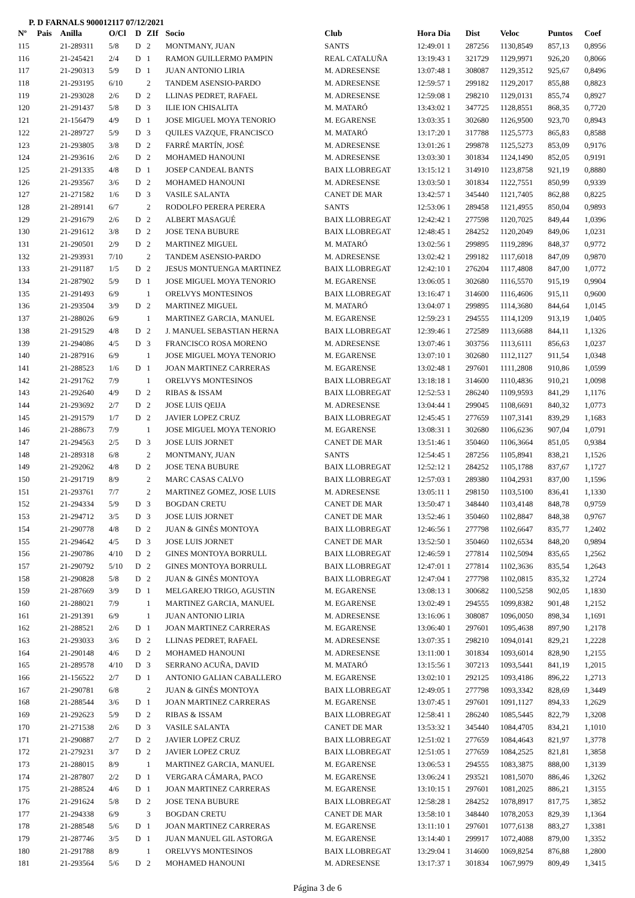P. D FARNALS 900012117 07/12/2021
| Nº | Pais | Anilla | O/Cl | D | ZIf | Socio | Club | Hora Dia | Dist | Veloc | Puntos | Coef |
| --- | --- | --- | --- | --- | --- | --- | --- | --- | --- | --- | --- | --- |
| 115 | | 21-289311 | 5/8 | D | 2 | MONTMANY, JUAN | SANTS | 12:49:01 1 | 287256 | 1130,8549 | 857,13 | 0,8956 |
| 116 | | 21-245421 | 2/4 | D | 1 | RAMON GUILLERMO PAMPIN | REAL CATALUÑA | 13:19:43 1 | 321729 | 1129,9971 | 926,20 | 0,8066 |
| 117 | | 21-290313 | 5/9 | D | 1 | JUAN ANTONIO LIRIA | M. ADRESENSE | 13:07:48 1 | 308087 | 1129,3512 | 925,67 | 0,8496 |
| 118 | | 21-293195 | 6/10 | | 2 | TANDEM ASENSIO-PARDO | M. ADRESENSE | 12:59:57 1 | 299182 | 1129,2017 | 855,88 | 0,8823 |
| 119 | | 21-293028 | 2/6 | D | 2 | LLINAS PEDRET, RAFAEL | M. ADRESENSE | 12:59:08 1 | 298210 | 1129,0131 | 855,74 | 0,8927 |
| 120 | | 21-291437 | 5/8 | D | 3 | ILIE ION CHISALITA | M. MATARÓ | 13:43:02 1 | 347725 | 1128,8551 | 868,35 | 0,7720 |
| 121 | | 21-156479 | 4/9 | D | 1 | JOSE MIGUEL MOYA TENORIO | M. EGARENSE | 13:03:35 1 | 302680 | 1126,9500 | 923,70 | 0,8943 |
| 122 | | 21-289727 | 5/9 | D | 3 | QUILES VAZQUE, FRANCISCO | M. MATARÓ | 13:17:20 1 | 317788 | 1125,5773 | 865,83 | 0,8588 |
| 123 | | 21-293805 | 3/8 | D | 2 | FARRÉ MARTÍN, JOSÉ | M. ADRESENSE | 13:01:26 1 | 299878 | 1125,5273 | 853,09 | 0,9176 |
| 124 | | 21-293616 | 2/6 | D | 2 | MOHAMED HANOUNI | M. ADRESENSE | 13:03:30 1 | 301834 | 1124,1490 | 852,05 | 0,9191 |
| 125 | | 21-291335 | 4/8 | D | 1 | JOSEP CANDEAL BANTS | BAIX LLOBREGAT | 13:15:12 1 | 314910 | 1123,8758 | 921,19 | 0,8880 |
| 126 | | 21-293567 | 3/6 | D | 2 | MOHAMED HANOUNI | M. ADRESENSE | 13:03:50 1 | 301834 | 1122,7551 | 850,99 | 0,9339 |
| 127 | | 21-271582 | 1/6 | D | 3 | VASILE SALANTA | CANET DE MAR | 13:42:57 1 | 345440 | 1121,7405 | 862,88 | 0,8225 |
| 128 | | 21-289141 | 6/7 | | 2 | RODOLFO PERERA PERERA | SANTS | 12:53:06 1 | 289458 | 1121,4955 | 850,04 | 0,9893 |
| 129 | | 21-291679 | 2/6 | D | 2 | ALBERT MASAGUÉ | BAIX LLOBREGAT | 12:42:42 1 | 277598 | 1120,7025 | 849,44 | 1,0396 |
| 130 | | 21-291612 | 3/8 | D | 2 | JOSE TENA BUBURE | BAIX LLOBREGAT | 12:48:45 1 | 284252 | 1120,2049 | 849,06 | 1,0231 |
| 131 | | 21-290501 | 2/9 | D | 2 | MARTINEZ MIGUEL | M. MATARÓ | 13:02:56 1 | 299895 | 1119,2896 | 848,37 | 0,9772 |
| 132 | | 21-293931 | 7/10 | | 2 | TANDEM ASENSIO-PARDO | M. ADRESENSE | 13:02:42 1 | 299182 | 1117,6018 | 847,09 | 0,9870 |
| 133 | | 21-291187 | 1/5 | D | 2 | JESUS MONTUENGA MARTINEZ | BAIX LLOBREGAT | 12:42:10 1 | 276204 | 1117,4808 | 847,00 | 1,0772 |
| 134 | | 21-287902 | 5/9 | D | 1 | JOSE MIGUEL MOYA TENORIO | M. EGARENSE | 13:06:05 1 | 302680 | 1116,5570 | 915,19 | 0,9904 |
| 135 | | 21-291493 | 6/9 | | 1 | ORELVYS MONTESINOS | BAIX LLOBREGAT | 13:16:47 1 | 314600 | 1116,4606 | 915,11 | 0,9600 |
| 136 | | 21-293504 | 3/9 | D | 2 | MARTINEZ MIGUEL | M. MATARÓ | 13:04:07 1 | 299895 | 1114,3680 | 844,64 | 1,0145 |
| 137 | | 21-288026 | 6/9 | | 1 | MARTINEZ GARCIA, MANUEL | M. EGARENSE | 12:59:23 1 | 294555 | 1114,1209 | 913,19 | 1,0405 |
| 138 | | 21-291529 | 4/8 | D | 2 | J. MANUEL SEBASTIAN HERNA | BAIX LLOBREGAT | 12:39:46 1 | 272589 | 1113,6688 | 844,11 | 1,1326 |
| 139 | | 21-294086 | 4/5 | D | 3 | FRANCISCO ROSA MORENO | M. ADRESENSE | 13:07:46 1 | 303756 | 1113,6111 | 856,63 | 1,0237 |
| 140 | | 21-287916 | 6/9 | | 1 | JOSE MIGUEL MOYA TENORIO | M. EGARENSE | 13:07:10 1 | 302680 | 1112,1127 | 911,54 | 1,0348 |
| 141 | | 21-288523 | 1/6 | D | 1 | JOAN MARTINEZ CARRERAS | M. EGARENSE | 13:02:48 1 | 297601 | 1111,2808 | 910,86 | 1,0599 |
| 142 | | 21-291762 | 7/9 | | 1 | ORELVYS MONTESINOS | BAIX LLOBREGAT | 13:18:18 1 | 314600 | 1110,4836 | 910,21 | 1,0098 |
| 143 | | 21-292640 | 4/9 | D | 2 | RIBAS & ISSAM | BAIX LLOBREGAT | 12:52:53 1 | 286240 | 1109,9593 | 841,29 | 1,1176 |
| 144 | | 21-293692 | 2/7 | D | 2 | JOSE LUIS QEIJA | M. ADRESENSE | 13:04:44 1 | 299045 | 1108,6691 | 840,32 | 1,0773 |
| 145 | | 21-291579 | 1/7 | D | 2 | JAVIER LOPEZ CRUZ | BAIX LLOBREGAT | 12:45:45 1 | 277659 | 1107,3141 | 839,29 | 1,1683 |
| 146 | | 21-288673 | 7/9 | | 1 | JOSE MIGUEL MOYA TENORIO | M. EGARENSE | 13:08:31 1 | 302680 | 1106,6236 | 907,04 | 1,0791 |
| 147 | | 21-294563 | 2/5 | D | 3 | JOSE LUIS JORNET | CANET DE MAR | 13:51:46 1 | 350460 | 1106,3664 | 851,05 | 0,9384 |
| 148 | | 21-289318 | 6/8 | | 2 | MONTMANY, JUAN | SANTS | 12:54:45 1 | 287256 | 1105,8941 | 838,21 | 1,1526 |
| 149 | | 21-292062 | 4/8 | D | 2 | JOSE TENA BUBURE | BAIX LLOBREGAT | 12:52:12 1 | 284252 | 1105,1788 | 837,67 | 1,1727 |
| 150 | | 21-291719 | 8/9 | | 2 | MARC CASAS CALVO | BAIX LLOBREGAT | 12:57:03 1 | 289380 | 1104,2931 | 837,00 | 1,1596 |
| 151 | | 21-293761 | 7/7 | | 2 | MARTINEZ GOMEZ, JOSE LUIS | M. ADRESENSE | 13:05:11 1 | 298150 | 1103,5100 | 836,41 | 1,1330 |
| 152 | | 21-294334 | 5/9 | D | 3 | BOGDAN CRETU | CANET DE MAR | 13:50:47 1 | 348440 | 1103,4148 | 848,78 | 0,9759 |
| 153 | | 21-294712 | 3/5 | D | 3 | JOSE LUIS JORNET | CANET DE MAR | 13:52:46 1 | 350460 | 1102,8847 | 848,38 | 0,9767 |
| 154 | | 21-290778 | 4/8 | D | 2 | JUAN & GINÉS MONTOYA | BAIX LLOBREGAT | 12:46:56 1 | 277798 | 1102,6647 | 835,77 | 1,2402 |
| 155 | | 21-294642 | 4/5 | D | 3 | JOSE LUIS JORNET | CANET DE MAR | 13:52:50 1 | 350460 | 1102,6534 | 848,20 | 0,9894 |
| 156 | | 21-290786 | 4/10 | D | 2 | GINES MONTOYA BORRULL | BAIX LLOBREGAT | 12:46:59 1 | 277814 | 1102,5094 | 835,65 | 1,2562 |
| 157 | | 21-290792 | 5/10 | D | 2 | GINES MONTOYA BORRULL | BAIX LLOBREGAT | 12:47:01 1 | 277814 | 1102,3636 | 835,54 | 1,2643 |
| 158 | | 21-290828 | 5/8 | D | 2 | JUAN & GINÉS MONTOYA | BAIX LLOBREGAT | 12:47:04 1 | 277798 | 1102,0815 | 835,32 | 1,2724 |
| 159 | | 21-287669 | 3/9 | D | 1 | MELGAREJO TRIGO, AGUSTIN | M. EGARENSE | 13:08:13 1 | 300682 | 1100,5258 | 902,05 | 1,1830 |
| 160 | | 21-288021 | 7/9 | | 1 | MARTINEZ GARCIA, MANUEL | M. EGARENSE | 13:02:49 1 | 294555 | 1099,8382 | 901,48 | 1,2152 |
| 161 | | 21-291391 | 6/9 | | 1 | JUAN ANTONIO LIRIA | M. ADRESENSE | 13:16:06 1 | 308087 | 1096,0050 | 898,34 | 1,1691 |
| 162 | | 21-288521 | 2/6 | D | 1 | JOAN MARTINEZ CARRERAS | M. EGARENSE | 13:06:40 1 | 297601 | 1095,4638 | 897,90 | 1,2178 |
| 163 | | 21-293033 | 3/6 | D | 2 | LLINAS PEDRET, RAFAEL | M. ADRESENSE | 13:07:35 1 | 298210 | 1094,0141 | 829,21 | 1,2228 |
| 164 | | 21-290148 | 4/6 | D | 2 | MOHAMED HANOUNI | M. ADRESENSE | 13:11:00 1 | 301834 | 1093,6014 | 828,90 | 1,2155 |
| 165 | | 21-289578 | 4/10 | D | 3 | SERRANO ACUÑA, DAVID | M. MATARÓ | 13:15:56 1 | 307213 | 1093,5441 | 841,19 | 1,2015 |
| 166 | | 21-156522 | 2/7 | D | 1 | ANTONIO GALIAN CABALLERO | M. EGARENSE | 13:02:10 1 | 292125 | 1093,4186 | 896,22 | 1,2713 |
| 167 | | 21-290781 | 6/8 | | 2 | JUAN & GINÉS MONTOYA | BAIX LLOBREGAT | 12:49:05 1 | 277798 | 1093,3342 | 828,69 | 1,3449 |
| 168 | | 21-288544 | 3/6 | D | 1 | JOAN MARTINEZ CARRERAS | M. EGARENSE | 13:07:45 1 | 297601 | 1091,1127 | 894,33 | 1,2629 |
| 169 | | 21-292623 | 5/9 | D | 2 | RIBAS & ISSAM | BAIX LLOBREGAT | 12:58:41 1 | 286240 | 1085,5445 | 822,79 | 1,3208 |
| 170 | | 21-271538 | 2/6 | D | 3 | VASILE SALANTA | CANET DE MAR | 13:53:32 1 | 345440 | 1084,4705 | 834,21 | 1,1010 |
| 171 | | 21-290887 | 2/7 | D | 2 | JAVIER LOPEZ CRUZ | BAIX LLOBREGAT | 12:51:02 1 | 277659 | 1084,4643 | 821,97 | 1,3778 |
| 172 | | 21-279231 | 3/7 | D | 2 | JAVIER LOPEZ CRUZ | BAIX LLOBREGAT | 12:51:05 1 | 277659 | 1084,2525 | 821,81 | 1,3858 |
| 173 | | 21-288015 | 8/9 | | 1 | MARTINEZ GARCIA, MANUEL | M. EGARENSE | 13:06:53 1 | 294555 | 1083,3875 | 888,00 | 1,3139 |
| 174 | | 21-287807 | 2/2 | D | 1 | VERGARA CÁMARA, PACO | M. EGARENSE | 13:06:24 1 | 293521 | 1081,5070 | 886,46 | 1,3262 |
| 175 | | 21-288524 | 4/6 | D | 1 | JOAN MARTINEZ CARRERAS | M. EGARENSE | 13:10:15 1 | 297601 | 1081,2025 | 886,21 | 1,3155 |
| 176 | | 21-291624 | 5/8 | D | 2 | JOSE TENA BUBURE | BAIX LLOBREGAT | 12:58:28 1 | 284252 | 1078,8917 | 817,75 | 1,3852 |
| 177 | | 21-294338 | 6/9 | | 3 | BOGDAN CRETU | CANET DE MAR | 13:58:10 1 | 348440 | 1078,2053 | 829,39 | 1,1364 |
| 178 | | 21-288548 | 5/6 | D | 1 | JOAN MARTINEZ CARRERAS | M. EGARENSE | 13:11:10 1 | 297601 | 1077,6138 | 883,27 | 1,3381 |
| 179 | | 21-287746 | 3/5 | D | 1 | JUAN MANUEL GIL ASTORGA | M. EGARENSE | 13:14:40 1 | 299917 | 1072,4088 | 879,00 | 1,3352 |
| 180 | | 21-291788 | 8/9 | | 1 | ORELVYS MONTESINOS | BAIX LLOBREGAT | 13:29:04 1 | 314600 | 1069,8254 | 876,88 | 1,2800 |
| 181 | | 21-293564 | 5/6 | D | 2 | MOHAMED HANOUNI | M. ADRESENSE | 13:17:37 1 | 301834 | 1067,9979 | 809,49 | 1,3415 |
Página 3 de 6